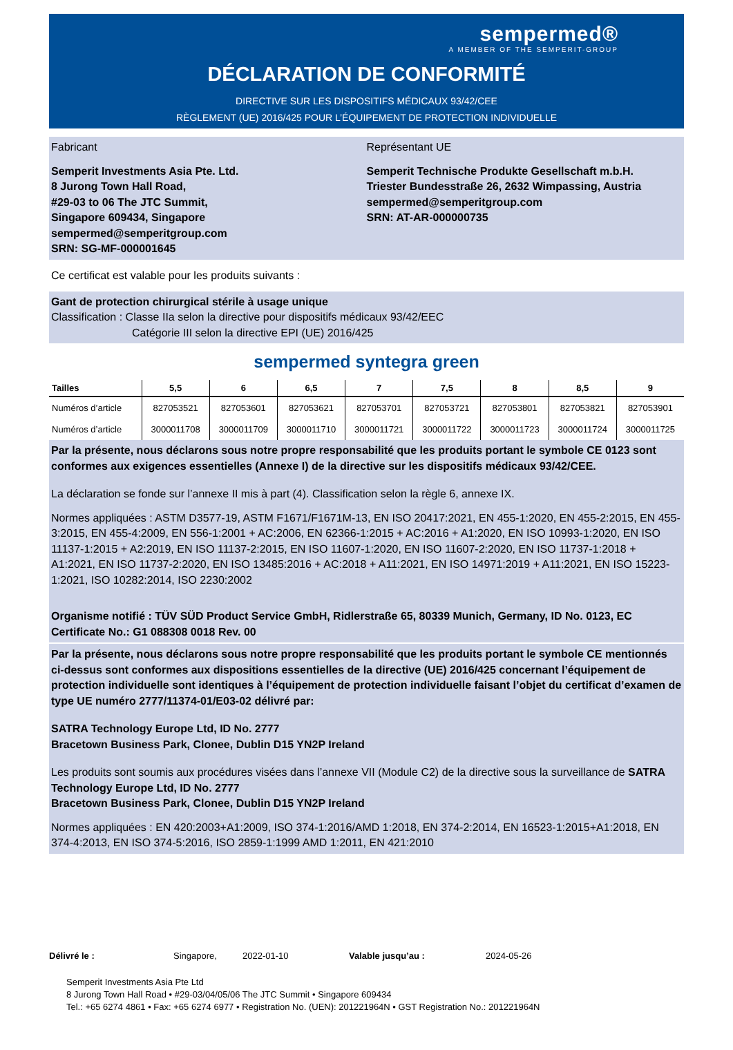sempermed®
A MEMBER OF THE SEMPERIT-GROUP
DÉCLARATION DE CONFORMITÉ
DIRECTIVE SUR LES DISPOSITIFS MÉDICAUX 93/42/CEE
RÈGLEMENT (UE) 2016/425 POUR L’ÉQUIPEMENT DE PROTECTION INDIVIDUELLE
Fabricant
Semperit Investments Asia Pte. Ltd.
8 Jurong Town Hall Road,
#29-03 to 06 The JTC Summit,
Singapore 609434, Singapore
sempermed@semperitgroup.com
SRN: SG-MF-000001645
Représentant UE
Semperit Technische Produkte Gesellschaft m.b.H.
Triester Bundesstraße 26, 2632 Wimpassing, Austria
sempermed@semperitgroup.com
SRN: AT-AR-000000735
Ce certificat est valable pour les produits suivants :
Gant de protection chirurgical stérile à usage unique
Classification : Classe IIa selon la directive pour dispositifs médicaux 93/42/EEC
Catégorie III selon la directive EPI (UE) 2016/425
sempermed syntegra green
| Tailles | 5,5 | 6 | 6,5 | 7 | 7,5 | 8 | 8,5 | 9 |
| --- | --- | --- | --- | --- | --- | --- | --- | --- |
| Numéros d’article | 827053521 | 827053601 | 827053621 | 827053701 | 827053721 | 827053801 | 827053821 | 827053901 |
| Numéros d’article | 3000011708 | 3000011709 | 3000011710 | 3000011721 | 3000011722 | 3000011723 | 3000011724 | 3000011725 |
Par la présente, nous déclarons sous notre propre responsabilité que les produits portant le symbole CE 0123 sont conformes aux exigences essentielles (Annexe I) de la directive sur les dispositifs médicaux 93/42/CEE.
La déclaration se fonde sur l’annexe II mis à part (4). Classification selon la règle 6, annexe IX.
Normes appliquées : ASTM D3577-19, ASTM F1671/F1671M-13, EN ISO 20417:2021, EN 455-1:2020, EN 455-2:2015, EN 455-3:2015, EN 455-4:2009, EN 556-1:2001 + AC:2006, EN 62366-1:2015 + AC:2016 + A1:2020, EN ISO 10993-1:2020, EN ISO 11137-1:2015 + A2:2019, EN ISO 11137-2:2015, EN ISO 11607-1:2020, EN ISO 11607-2:2020, EN ISO 11737-1:2018 + A1:2021, EN ISO 11737-2:2020, EN ISO 13485:2016 + AC:2018 + A11:2021, EN ISO 14971:2019 + A11:2021, EN ISO 15223-1:2021, ISO 10282:2014, ISO 2230:2002
Organisme notifié : TÜV SÜD Product Service GmbH, Ridlerstraße 65, 80339 Munich, Germany, ID No. 0123, EC Certificate No.: G1 088308 0018 Rev. 00
Par la présente, nous déclarons sous notre propre responsabilité que les produits portant le symbole CE mentionnés ci-dessus sont conformes aux dispositions essentielles de la directive (UE) 2016/425 concernant l’équipement de protection individuelle sont identiques à l’équipement de protection individuelle faisant l’objet du certificat d’examen de type UE numéro 2777/11374-01/E03-02 délivré par:
SATRA Technology Europe Ltd, ID No. 2777
Bracetown Business Park, Clonee, Dublin D15 YN2P Ireland
Les produits sont soumis aux procédures visées dans l’annexe VII (Module C2) de la directive sous la surveillance de SATRA Technology Europe Ltd, ID No. 2777
Bracetown Business Park, Clonee, Dublin D15 YN2P Ireland
Normes appliquées : EN 420:2003+A1:2009, ISO 374-1:2016/AMD 1:2018, EN 374-2:2014, EN 16523-1:2015+A1:2018, EN 374-4:2013, EN ISO 374-5:2016, ISO 2859-1:1999 AMD 1:2011, EN 421:2010
Délivré le : Singapore, 2022-01-10 Valable jusqu’au : 2024-05-26
Semperit Investments Asia Pte Ltd
8 Jurong Town Hall Road • #29-03/04/05/06 The JTC Summit • Singapore 609434
Tel.: +65 6274 4861 • Fax: +65 6274 6977 • Registration No. (UEN): 201221964N • GST Registration No.: 201221964N